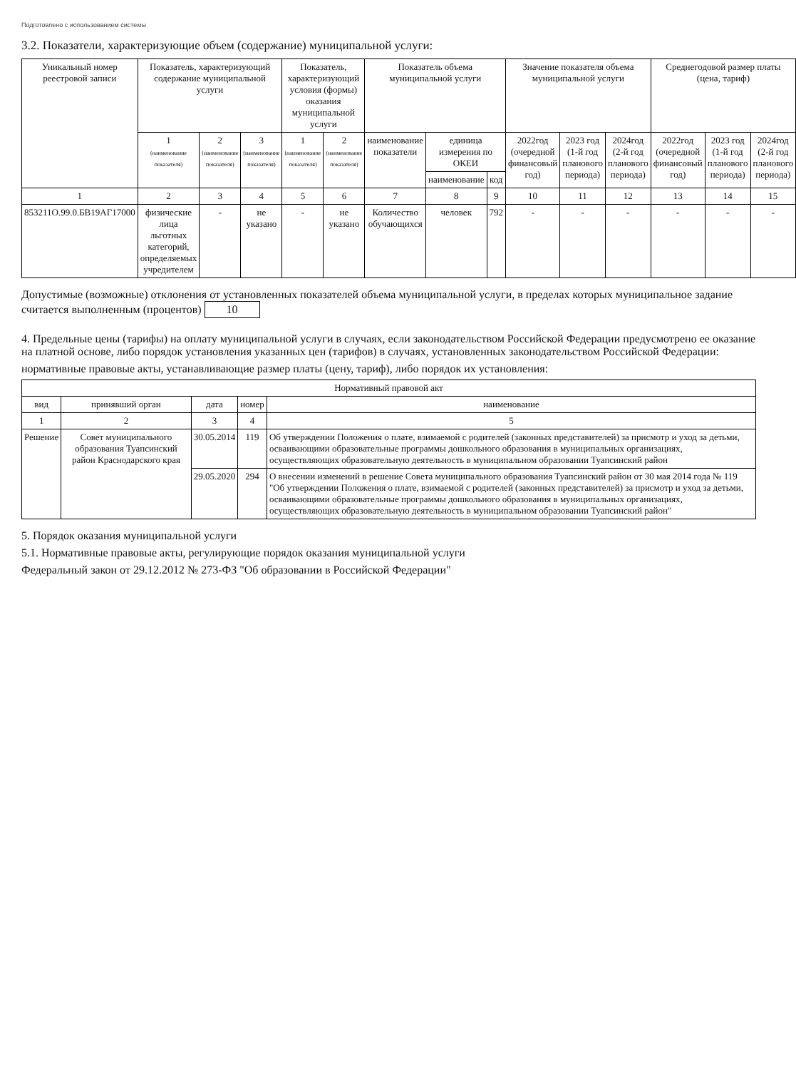Подготовлено с использованием системы
3.2. Показатели, характеризующие объем (содержание) муниципальной услуги:
| Уникальный номер реестровой записи | Показатель, характеризующий содержание муниципальной услуги | | | Показатель, характеризующий условия (формы) оказания муниципальной услуги | | Показатель объема муниципальной услуги | | | Значение показателя объема муниципальной услуги | | | Среднегодовой размер платы (цена, тариф) | | |
| --- | --- | --- | --- | --- | --- | --- | --- | --- | --- | --- | --- | --- | --- | --- |
| | 1 (наименование показателя) | 2 (наименование показателя) | 3 (наименование показателя) | 1 (наименование показателя) | 2 (наименование показателя) | наименование показатели | единица измерения по ОКЕИ | | 2022год (очередной финансовый год) | 2023 год (1-й год планового периода) | 2024год (2-й год планового периода) | 2022год (очередной финансовый год) | 2023 год (1-й год планового периода) | 2024год (2-й год планового периода) |
| | | | | | | | наименование | код | | | | | | |
| 1 | 2 | 3 | 4 | 5 | 6 | 7 | 8 | 9 | 10 | 11 | 12 | 13 | 14 | 15 |
| 853211О.99.0.БВ19АГ17000 | физические лица льготных категорий, определяемых учредителем | - | не указано | - | не указано | Количество обучающихся | человек | 792 | - | - | - | - | - | - |
Допустимые (возможные) отклонения от установленных показателей объема муниципальной услуги, в пределах которых муниципальное задание считается выполненным (процентов) 10
4. Предельные цены (тарифы) на оплату муниципальной услуги в случаях, если законодательством Российской Федерации предусмотрено ее оказание на платной основе, либо порядок установления указанных цен (тарифов) в случаях, установленных законодательством Российской Федерации:
нормативные правовые акты, устанавливающие размер платы (цену, тариф), либо порядок их установления:
| Нормативный правовой акт | | | | |
| --- | --- | --- | --- | --- |
| вид | принявший орган | дата | номер | наименование |
| 1 | 2 | 3 | 4 | 5 |
| Решение | Совет муниципального образования Туапсинский район Краснодарского края | 30.05.2014 | 119 | Об утверждении Положения о плате, взимаемой с родителей (законных представителей) за присмотр и уход за детьми, осваивающими образовательные программы дошкольного образования в муниципальных организациях, осуществляющих образовательную деятельность в муниципальном образовании Туапсинский район |
| | | 29.05.2020 | 294 | О внесении изменений в решение Совета муниципального образования Туапсинский район от 30 мая 2014 года № 119 "Об утверждении Положения о плате, взимаемой с родителей (законных представителей) за присмотр и уход за детьми, осваивающими образовательные программы дошкольного образования в муниципальных организациях, осуществляющих образовательную деятельность в муниципальном образовании Туапсинский район" |
5. Порядок оказания муниципальной услуги
5.1. Нормативные правовые акты, регулирующие порядок оказания муниципальной услуги
Федеральный закон от 29.12.2012 № 273-ФЗ "Об образовании в Российской Федерации"